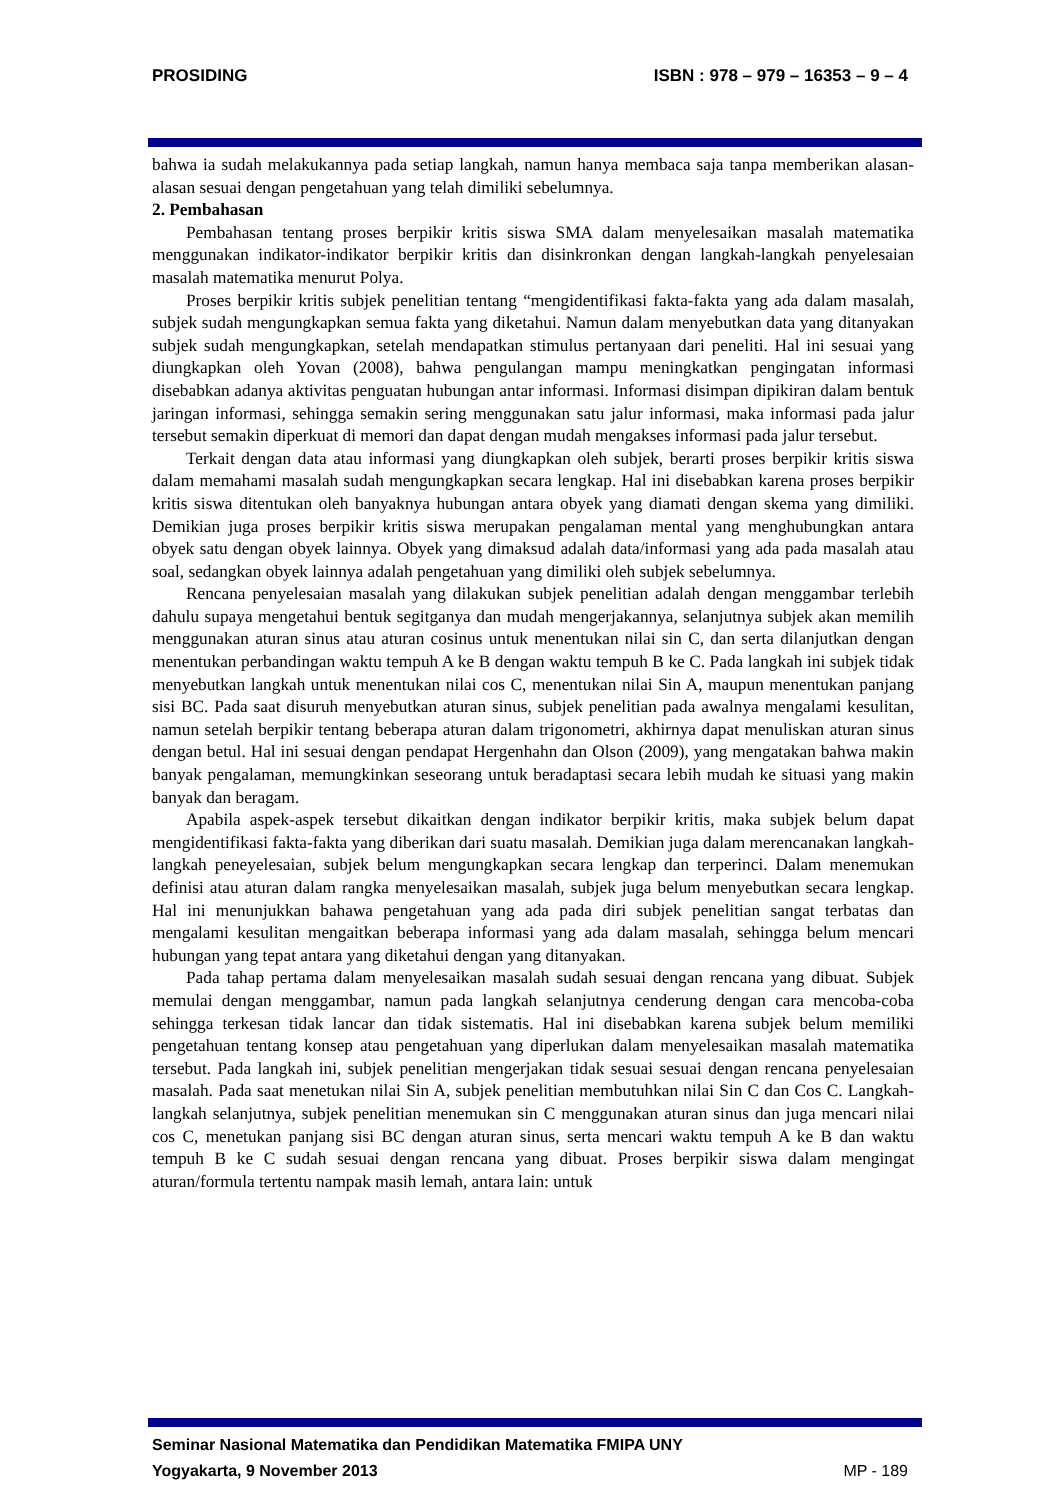PROSIDING ISBN : 978 – 979 – 16353 – 9 – 4
bahwa ia sudah melakukannya pada setiap langkah, namun hanya membaca saja tanpa memberikan alasan-alasan sesuai dengan pengetahuan yang telah dimiliki sebelumnya.
2. Pembahasan
Pembahasan tentang proses berpikir kritis siswa SMA dalam menyelesaikan masalah matematika menggunakan indikator-indikator berpikir kritis dan disinkronkan dengan langkah-langkah penyelesaian masalah matematika menurut Polya.
Proses berpikir kritis subjek penelitian tentang “mengidentifikasi fakta-fakta yang ada dalam masalah, subjek sudah mengungkapkan semua fakta yang diketahui. Namun dalam menyebutkan data yang ditanyakan subjek sudah mengungkapkan, setelah mendapatkan stimulus pertanyaan dari peneliti. Hal ini sesuai yang diungkapkan oleh Yovan (2008), bahwa pengulangan mampu meningkatkan pengingatan informasi disebabkan adanya aktivitas penguatan hubungan antar informasi. Informasi disimpan dipikiran dalam bentuk jaringan informasi, sehingga semakin sering menggunakan satu jalur informasi, maka informasi pada jalur tersebut semakin diperkuat di memori dan dapat dengan mudah mengakses informasi pada jalur tersebut.
Terkait dengan data atau informasi yang diungkapkan oleh subjek, berarti proses berpikir kritis siswa dalam memahami masalah sudah mengungkapkan secara lengkap. Hal ini disebabkan karena proses berpikir kritis siswa ditentukan oleh banyaknya hubungan antara obyek yang diamati dengan skema yang dimiliki. Demikian juga proses berpikir kritis siswa merupakan pengalaman mental yang menghubungkan antara obyek satu dengan obyek lainnya. Obyek yang dimaksud adalah data/informasi yang ada pada masalah atau soal, sedangkan obyek lainnya adalah pengetahuan yang dimiliki oleh subjek sebelumnya.
Rencana penyelesaian masalah yang dilakukan subjek penelitian adalah dengan menggambar terlebih dahulu supaya mengetahui bentuk segitganya dan mudah mengerjakannya, selanjutnya subjek akan memilih menggunakan aturan sinus atau aturan cosinus untuk menentukan nilai sin C, dan serta dilanjutkan dengan menentukan perbandingan waktu tempuh A ke B dengan waktu tempuh B ke C. Pada langkah ini subjek tidak menyebutkan langkah untuk menentukan nilai cos C, menentukan nilai Sin A, maupun menentukan panjang sisi BC. Pada saat disuruh menyebutkan aturan sinus, subjek penelitian pada awalnya mengalami kesulitan, namun setelah berpikir tentang beberapa aturan dalam trigonometri, akhirnya dapat menuliskan aturan sinus dengan betul. Hal ini sesuai dengan pendapat Hergenhahn dan Olson (2009), yang mengatakan bahwa makin banyak pengalaman, memungkinkan seseorang untuk beradaptasi secara lebih mudah ke situasi yang makin banyak dan beragam.
Apabila aspek-aspek tersebut dikaitkan dengan indikator berpikir kritis, maka subjek belum dapat mengidentifikasi fakta-fakta yang diberikan dari suatu masalah. Demikian juga dalam merencanakan langkah-langkah peneyelesaian, subjek belum mengungkapkan secara lengkap dan terperinci. Dalam menemukan definisi atau aturan dalam rangka menyelesaikan masalah, subjek juga belum menyebutkan secara lengkap. Hal ini menunjukkan bahawa pengetahuan yang ada pada diri subjek penelitian sangat terbatas dan mengalami kesulitan mengaitkan beberapa informasi yang ada dalam masalah, sehingga belum mencari hubungan yang tepat antara yang diketahui dengan yang ditanyakan.
Pada tahap pertama dalam menyelesaikan masalah sudah sesuai dengan rencana yang dibuat. Subjek memulai dengan menggambar, namun pada langkah selanjutnya cenderung dengan cara mencoba-coba sehingga terkesan tidak lancar dan tidak sistematis. Hal ini disebabkan karena subjek belum memiliki pengetahuan tentang konsep atau pengetahuan yang diperlukan dalam menyelesaikan masalah matematika tersebut. Pada langkah ini, subjek penelitian mengerjakan tidak sesuai sesuai dengan rencana penyelesaian masalah. Pada saat menetukan nilai Sin A, subjek penelitian membutuhkan nilai Sin C dan Cos C. Langkah-langkah selanjutnya, subjek penelitian menemukan sin C menggunakan aturan sinus dan juga mencari nilai cos C, menetukan panjang sisi BC dengan aturan sinus, serta mencari waktu tempuh A ke B dan waktu tempuh B ke C sudah sesuai dengan rencana yang dibuat. Proses berpikir siswa dalam mengingat aturan/formula tertentu nampak masih lemah, antara lain: untuk
Seminar Nasional Matematika dan Pendidikan Matematika FMIPA UNY
Yogyakarta, 9 November 2013 MP - 189